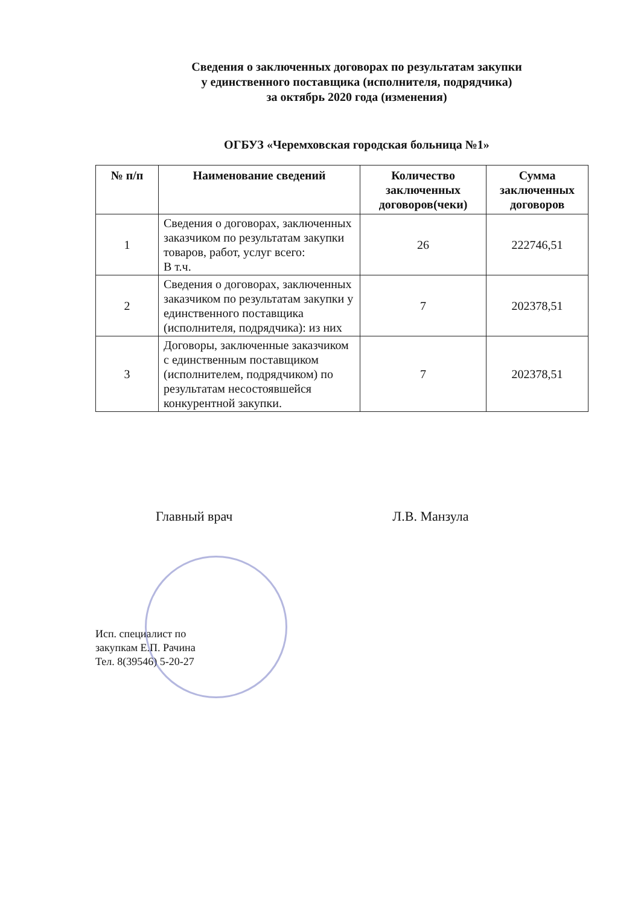Сведения о заключенных договорах по результатам закупки
у единственного поставщика (исполнителя, подрядчика)
за октябрь 2020 года (изменения)
ОГБУЗ «Черемховская городская больница №1»
| № п/п | Наименование сведений | Количество заключенных договоров(чеки) | Сумма заключенных договоров |
| --- | --- | --- | --- |
| 1 | Сведения о договорах, заключенных заказчиком по результатам закупки товаров, работ, услуг всего: В т.ч. | 26 | 222746,51 |
| 2 | Сведения о договорах, заключенных заказчиком по результатам закупки у единственного поставщика (исполнителя, подрядчика): из них | 7 | 202378,51 |
| 3 | Договоры, заключенные заказчиком с единственным поставщиком (исполнителем, подрядчиком) по результатам несостоявшейся конкурентной закупки. | 7 | 202378,51 |
Главный врач Л.В. Манзула
Исп. специалист по
закупкам Е.П. Рачина
Тел. 8(39546) 5-20-27